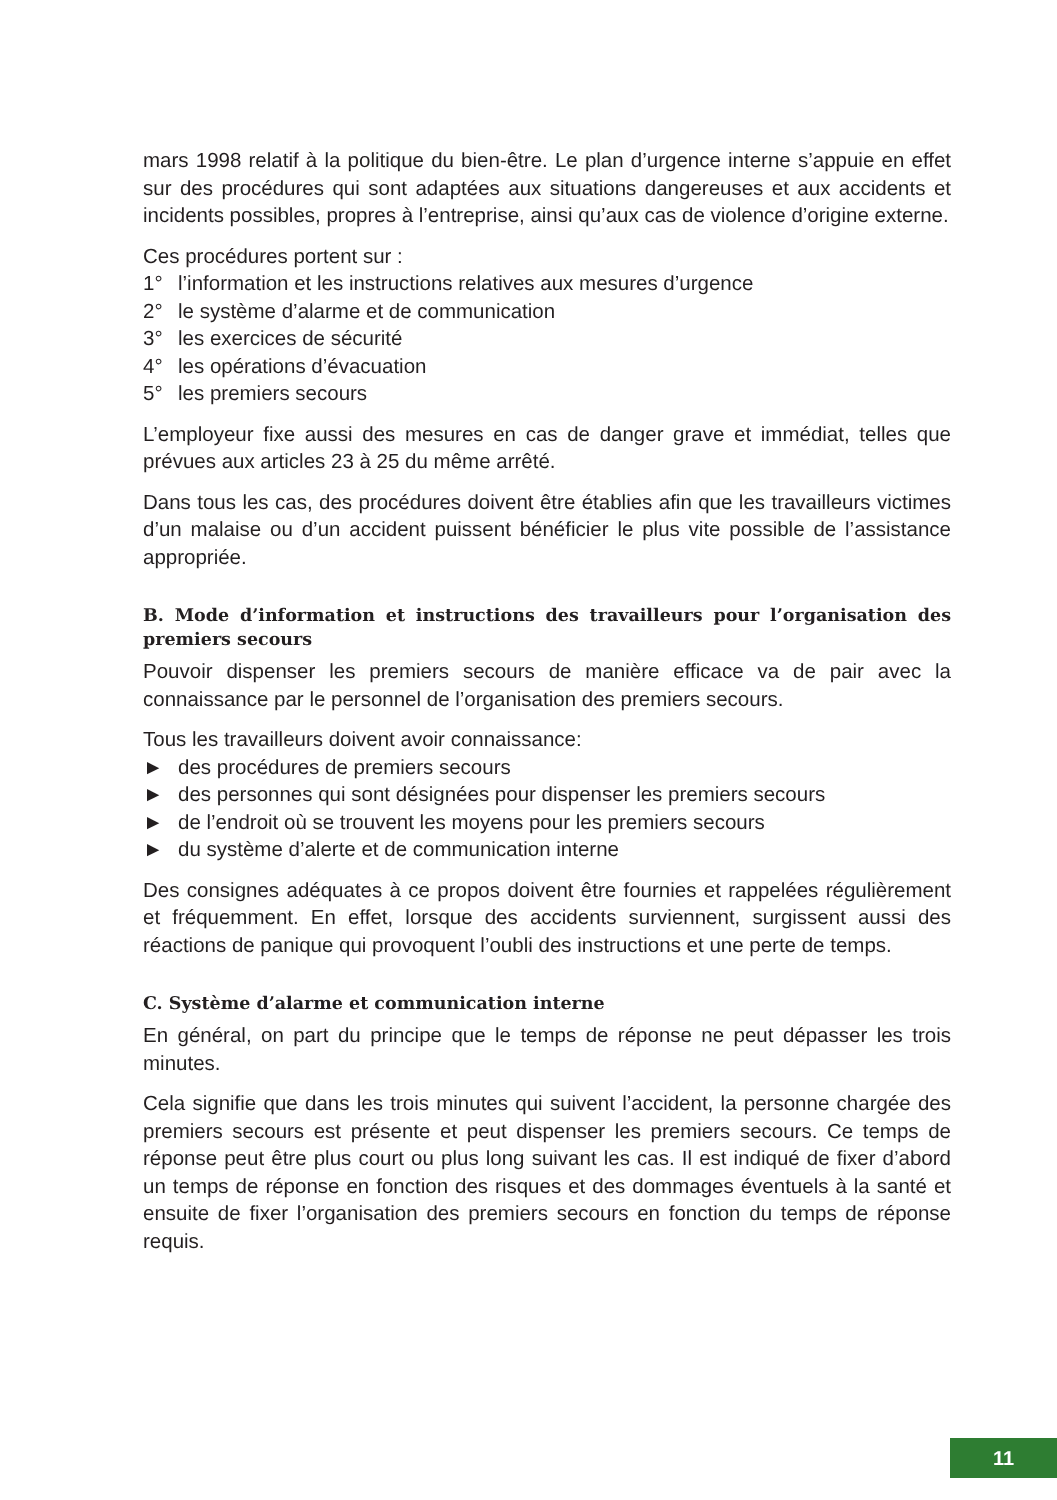mars 1998 relatif à la politique du bien-être. Le plan d’urgence interne s’appuie en effet sur des procédures qui sont adaptées aux situations dangereuses et aux accidents et incidents possibles, propres à l’entreprise, ainsi qu’aux cas de violence d’origine externe.
Ces procédures portent sur :
1° l’information et les instructions relatives aux mesures d’urgence
2° le système d’alarme et de communication
3° les exercices de sécurité
4° les opérations d’évacuation
5° les premiers secours
L’employeur fixe aussi des mesures en cas de danger grave et immédiat, telles que prévues aux articles 23 à 25 du même arrêté.
Dans tous les cas, des procédures doivent être établies afin que les travailleurs victimes d’un malaise ou d’un accident puissent bénéficier le plus vite possible de l’assistance appropriée.
B. Mode d’information et instructions des travailleurs pour l’organisation des premiers secours
Pouvoir dispenser les premiers secours de manière efficace va de pair avec la connaissance par le personnel de l’organisation des premiers secours.
Tous les travailleurs doivent avoir connaissance:
► des procédures de premiers secours
► des personnes qui sont désignées pour dispenser les premiers secours
► de l’endroit où se trouvent les moyens pour les premiers secours
► du système d’alerte et de communication interne
Des consignes adéquates à ce propos doivent être fournies et rappelées réguli­èrement et fréquemment. En effet, lorsque des accidents surviennent, surgissent aussi des réactions de panique qui provoquent l’oubli des instructions et une perte de temps.
C. Système d’alarme et communication interne
En général, on part du principe que le temps de réponse ne peut dépasser les trois minutes.
Cela signifie que dans les trois minutes qui suivent l’accident, la personne char­gée des premiers secours est présente et peut dispenser les premiers secours. Ce temps de réponse peut être plus court ou plus long suivant les cas. Il est indiqué de fixer d’abord un temps de réponse en fonction des risques et des dommages éventuels à la santé et ensuite de fixer l’organisation des premiers secours en fonction du temps de réponse requis.
11